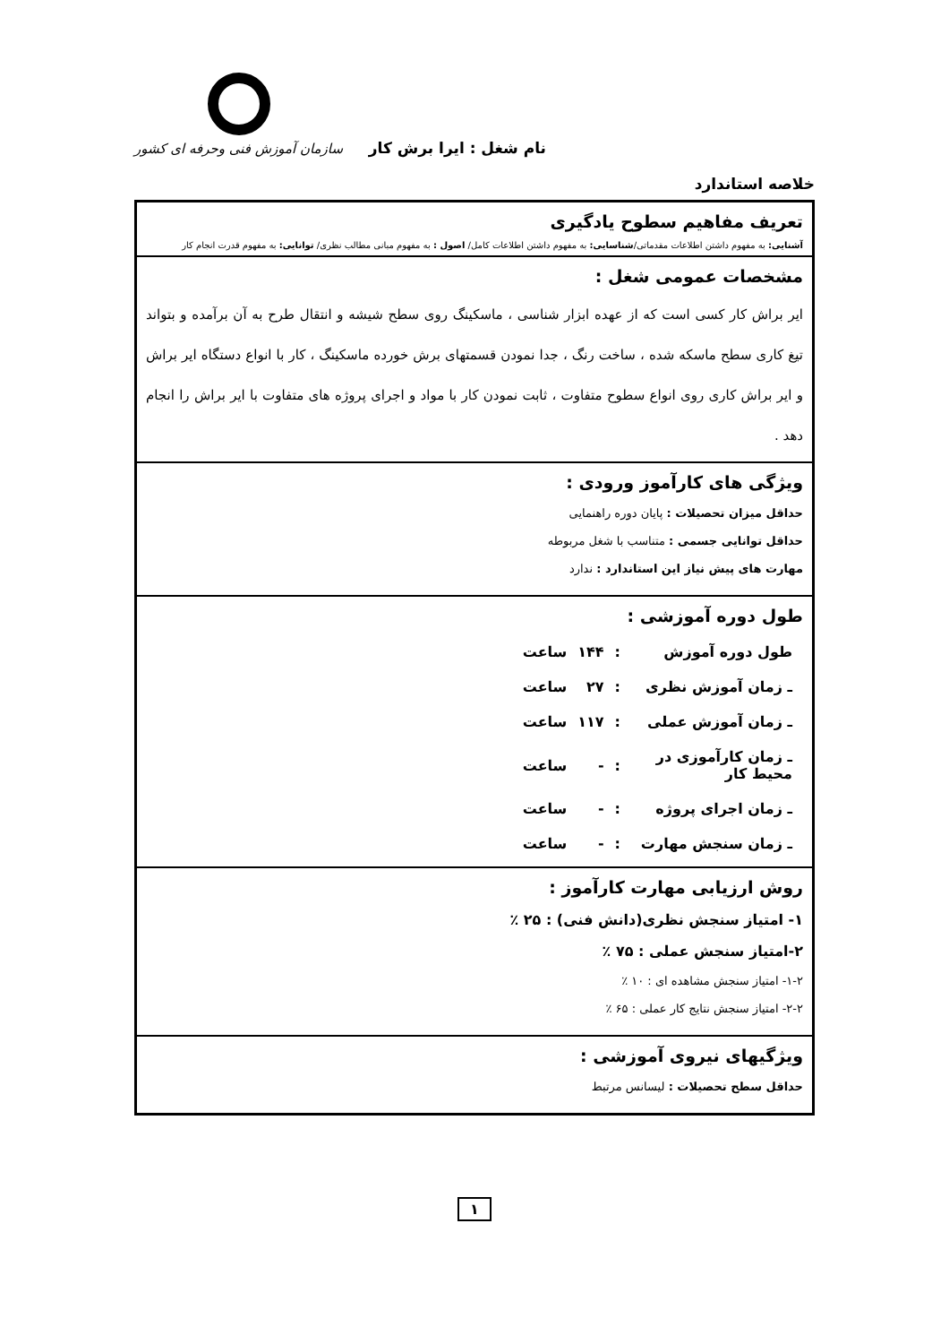نام شغل : ایرا برش کار
سازمان آموزش فنی وحرفه ای کشور
خلاصه استاندارد
تعریف مفاهیم سطوح یادگیری
آشنایی: به مفهوم داشتن اطلاعات مقدماتی/شناسایی: به مفهوم داشتن اطلاعات کامل/ اصول : به مفهوم مبانی مطالب نظری/ توانایی: به مفهوم قدرت انجام کار
مشخصات عمومی شغل :
ایر براش کار کسی است که از عهده ابزار شناسی ، ماسکینگ روی سطح شیشه و انتقال طرح به آن برآمده و بتواند تیغ کاری سطح ماسکه شده ، ساخت رنگ ، جدا نمودن قسمتهای برش خورده ماسکینگ ، کار با انواع دستگاه ایر براش و ایر براش کاری روی انواع سطوح متفاوت ، ثابت نمودن کار با مواد و اجرای پروژه های متفاوت با ایر براش را انجام دهد .
ویژگی های کارآموز ورودی :
حداقل میزان تحصیلات : پایان دوره راهنمایی
حداقل توانایی جسمی : متناسب با شغل مربوطه
مهارت های پیش نیاز این استاندارد : ندارد
طول دوره آموزشی :
| طول دوره آموزش | : | ۱۴۴ | ساعت |
| ـ زمان آموزش نظری | : | ۲۷ | ساعت |
| ـ زمان آموزش عملی | : | ۱۱۷ | ساعت |
| ـ زمان کارآموزی در محیط کار | : | - | ساعت |
| ـ زمان اجرای پروژه | : | - | ساعت |
| ـ زمان سنجش مهارت | : | - | ساعت |
روش ارزیابی مهارت کارآموز :
۱- امتیاز سنجش نظری(دانش فنی) : ۲۵ ٪
۲-امتیاز سنجش عملی : ۷۵ ٪
۱-۲- امتیاز سنجش مشاهده ای : ۱۰ ٪
۲-۲- امتیاز سنجش نتایج کار عملی : ۶۵ ٪
ویژگیهای نیروی آموزشی :
حداقل سطح تحصیلات : لیسانس مرتبط
۱